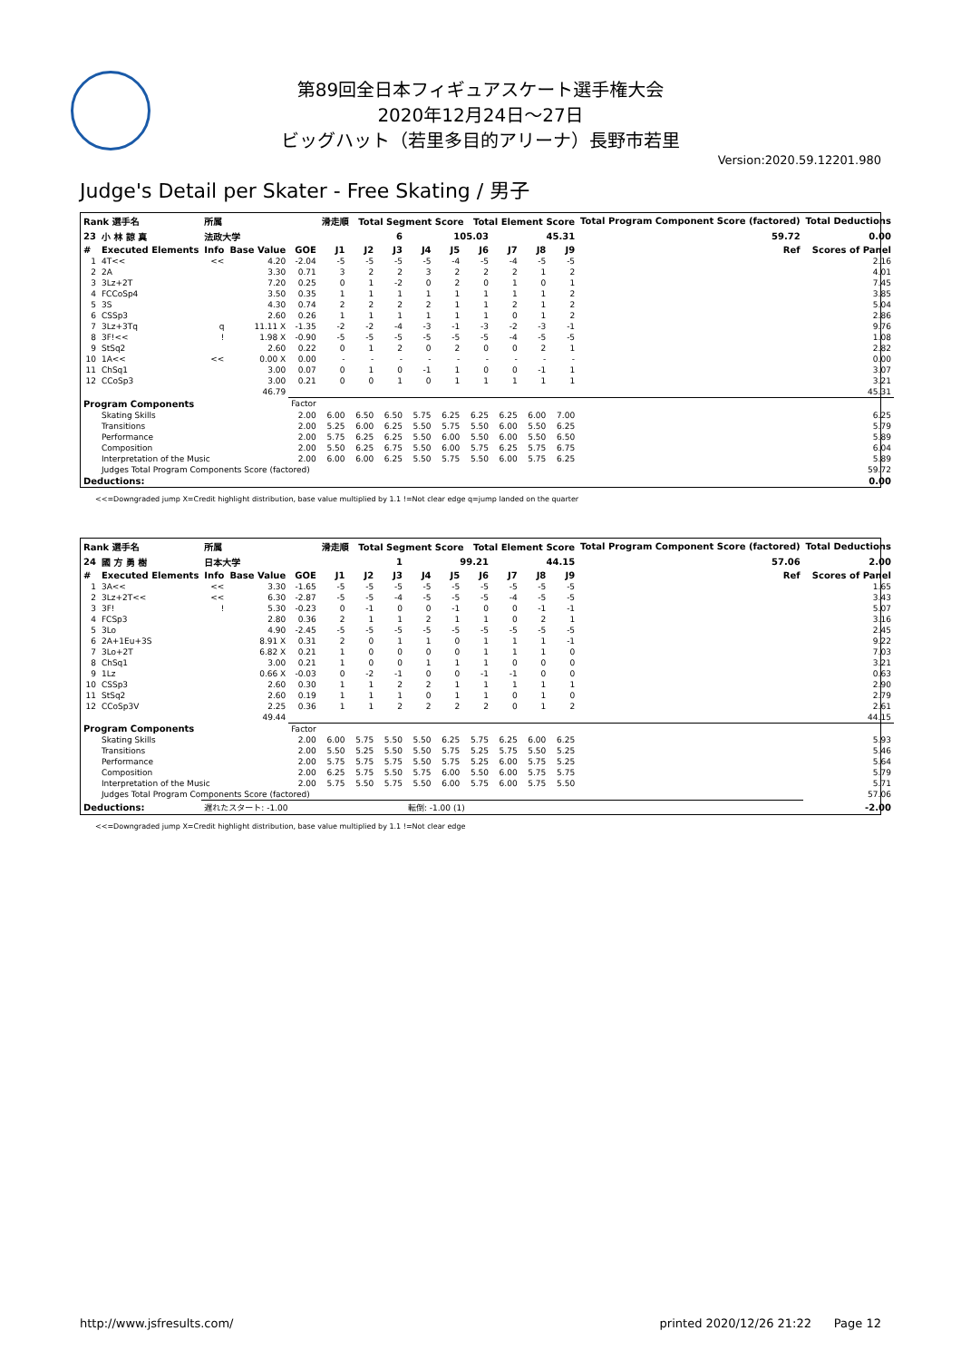第89回全日本フィギュアスケート選手権大会
2020年12月24日～27日
ビッグハット（若里多目的アリーナ）長野市若里
Version:2020.59.12201.980
Judge's Detail per Skater - Free Skating / 男子
| Rank 選手名 | | 所属 | | | 滑走順 Total Segment Score Total Element Score | | | | | | | | | Total Program Component Score (factored) | Total Deductions |
| --- | --- | --- | --- | --- | --- | --- | --- | --- | --- | --- | --- | --- | --- | --- | --- |
| 23 | 小 林 諒 真 | 法政大学 | | | 6 | | | 105.03 | | | 45.31 | | | 59.72 | 0.00 |
| # | Executed Elements | Info | Base Value | GOE | J1 | J2 | J3 | J4 | J5 | J6 | J7 | J8 | J9 | Ref | Scores of Panel |
| 1 | 4T<< | << | 4.20 | -2.04 | -5 | -5 | -5 | -5 | -4 | -5 | -4 | -5 | -5 | | 2.16 |
| 2 | 2A | | 3.30 | 0.71 | 3 | 2 | 2 | 3 | 2 | 2 | 2 | 1 | 2 | | 4.01 |
| 3 | 3Lz+2T | | 7.20 | 0.25 | 0 | 1 | -2 | 0 | 2 | 0 | 1 | 0 | 1 | | 7.45 |
| 4 | FCCoSp4 | | 3.50 | 0.35 | 1 | 1 | 1 | 1 | 1 | 1 | 1 | 1 | 2 | | 3.85 |
| 5 | 3S | | 4.30 | 0.74 | 2 | 2 | 2 | 2 | 1 | 1 | 2 | 1 | 2 | | 5.04 |
| 6 | CSSp3 | | 2.60 | 0.26 | 1 | 1 | 1 | 1 | 1 | 1 | 0 | 1 | 2 | | 2.86 |
| 7 | 3Lz+3Tq | q | 11.11 X | -1.35 | -2 | -2 | -4 | -3 | -1 | -3 | -2 | -3 | -1 | | 9.76 |
| 8 | 3F!<< | ! | 1.98 X | -0.90 | -5 | -5 | -5 | -5 | -5 | -5 | -4 | -5 | -5 | | 1.08 |
| 9 | StSq2 | | 2.60 | 0.22 | 0 | 1 | 2 | 0 | 2 | 0 | 0 | 2 | 1 | | 2.82 |
| 10 | 1A<< | << | 0.00 X | 0.00 | - | - | - | - | - | - | - | - | - | | 0.00 |
| 11 | ChSq1 | | 3.00 | 0.07 | 0 | 1 | 0 | -1 | 1 | 0 | 0 | -1 | 1 | | 3.07 |
| 12 | CCoSp3 | | 3.00 | 0.21 | 0 | 0 | 1 | 0 | 1 | 1 | 1 | 1 | 1 | | 3.21 |
| | | | 46.79 | | | | | | | | | | | | 45.31 |
| Program Components | | | | Factor | | | | | | | | | | | |
| | Skating Skills | | | 2.00 | 6.00 | 6.50 | 6.50 | 5.75 | 6.25 | 6.25 | 6.25 | 6.00 | 7.00 | | 6.25 |
| | Transitions | | | 2.00 | 5.25 | 6.00 | 6.25 | 5.50 | 5.75 | 5.50 | 6.00 | 5.50 | 6.25 | | 5.79 |
| | Performance | | | 2.00 | 5.75 | 6.25 | 6.25 | 5.50 | 6.00 | 5.50 | 6.00 | 5.50 | 6.50 | | 5.89 |
| | Composition | | | 2.00 | 5.50 | 6.25 | 6.75 | 5.50 | 6.00 | 5.75 | 6.25 | 5.75 | 6.75 | | 6.04 |
| | Interpretation of the Music | | | 2.00 | 6.00 | 6.00 | 6.25 | 5.50 | 5.75 | 5.50 | 6.00 | 5.75 | 6.25 | | 5.89 |
| | Judges Total Program Components Score (factored) | | | | | | | | | | | | | | 59.72 |
| Deductions: | | | | | | | | | | | | | | | 0.00 |
<<=Downgraded jump X=Credit highlight distribution, base value multiplied by 1.1 !=Not clear edge q=jump landed on the quarter
| Rank 選手名 | | 所属 | | | 滑走順 Total Segment Score Total Element Score | | | | | | | | | Total Program Component Score (factored) | Total Deductions |
| --- | --- | --- | --- | --- | --- | --- | --- | --- | --- | --- | --- | --- | --- | --- | --- |
| 24 | 國 方 勇 樹 | 日本大学 | | | 1 | | | 99.21 | | | 44.15 | | | 57.06 | 2.00 |
| # | Executed Elements | Info | Base Value | GOE | J1 | J2 | J3 | J4 | J5 | J6 | J7 | J8 | J9 | Ref | Scores of Panel |
| 1 | 3A<< | << | 3.30 | -1.65 | -5 | -5 | -5 | -5 | -5 | -5 | -5 | -5 | -5 | | 1.65 |
| 2 | 3Lz+2T<< | << | 6.30 | -2.87 | -5 | -5 | -4 | -5 | -5 | -5 | -4 | -5 | -5 | | 3.43 |
| 3 | 3F! | ! | 5.30 | -0.23 | 0 | -1 | 0 | 0 | -1 | 0 | 0 | -1 | -1 | | 5.07 |
| 4 | FCSp3 | | 2.80 | 0.36 | 2 | 1 | 1 | 2 | 1 | 1 | 0 | 2 | 1 | | 3.16 |
| 5 | 3Lo | | 4.90 | -2.45 | -5 | -5 | -5 | -5 | -5 | -5 | -5 | -5 | -5 | | 2.45 |
| 6 | 2A+1Eu+3S | | 8.91 X | 0.31 | 2 | 0 | 1 | 1 | 0 | 1 | 1 | 1 | -1 | | 9.22 |
| 7 | 3Lo+2T | | 6.82 X | 0.21 | 1 | 0 | 0 | 0 | 0 | 1 | 1 | 1 | 0 | | 7.03 |
| 8 | ChSq1 | | 3.00 | 0.21 | 1 | 0 | 0 | 1 | 1 | 1 | 0 | 0 | 0 | | 3.21 |
| 9 | 1Lz | | 0.66 X | -0.03 | 0 | -2 | -1 | 0 | 0 | -1 | -1 | 0 | 0 | | 0.63 |
| 10 | CSSp3 | | 2.60 | 0.30 | 1 | 1 | 2 | 2 | 1 | 1 | 1 | 1 | 1 | | 2.90 |
| 11 | StSq2 | | 2.60 | 0.19 | 1 | 1 | 1 | 0 | 1 | 1 | 0 | 1 | 0 | | 2.79 |
| 12 | CCoSp3V | | 2.25 | 0.36 | 1 | 1 | 2 | 2 | 2 | 2 | 0 | 1 | 2 | | 2.61 |
| | | | 49.44 | | | | | | | | | | | | 44.15 |
| Program Components | | | | Factor | | | | | | | | | | | |
| | Skating Skills | | | 2.00 | 6.00 | 5.75 | 5.50 | 5.50 | 6.25 | 5.75 | 6.25 | 6.00 | 6.25 | | 5.93 |
| | Transitions | | | 2.00 | 5.50 | 5.25 | 5.50 | 5.50 | 5.75 | 5.25 | 5.75 | 5.50 | 5.25 | | 5.46 |
| | Performance | | | 2.00 | 5.75 | 5.75 | 5.75 | 5.50 | 5.75 | 5.25 | 6.00 | 5.75 | 5.25 | | 5.64 |
| | Composition | | | 2.00 | 6.25 | 5.75 | 5.50 | 5.75 | 6.00 | 5.50 | 6.00 | 5.75 | 5.75 | | 5.79 |
| | Interpretation of the Music | | | 2.00 | 5.75 | 5.50 | 5.75 | 5.50 | 6.00 | 5.75 | 6.00 | 5.75 | 5.50 | | 5.71 |
| | Judges Total Program Components Score (factored) | | | | | | | | | | | | | | 57.06 |
| Deductions: | | 遅れたスタート: -1.00 | | | | | | 転倒: -1.00 (1) | | | | | | | -2.00 |
<<=Downgraded jump X=Credit highlight distribution, base value multiplied by 1.1 !=Not clear edge
http://www.jsfresults.com/ printed 2020/12/26 21:22 Page 12